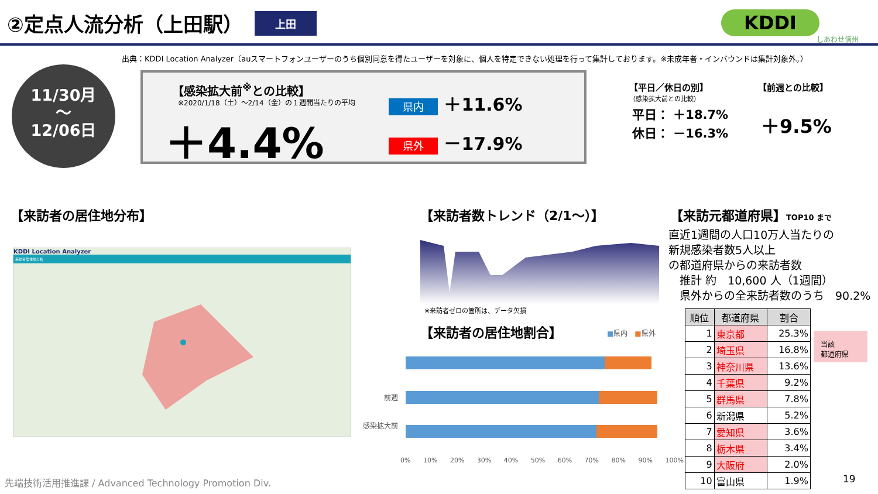②定点人流分析（上田駅）
上田
KDDI
しあわせ信州
出典：KDDI Location Analyzer（auスマートフォンユーザーのうち個別同意を得たユーザーを対象に、個人を特定できない処理を行って集計しております。※未成年者・インバウンドは集計対象外。）
11/30月
～
12/06日
【感染拡大前<sup>※</sup>との比較】
※2020/1/18（土）～2/14（金）の１週間当たりの平均
＋4.4%
県内 ＋11.6%
県外 －17.9%
【平日／休日の別】
（感染拡大前との比較）
平日： ＋18.7%
休日： －16.3%
【前週との比較】
＋9.5%
【来訪者の居住地分布】
KDDI Location Analyzer
来訪者居住地分析
【来訪者数トレンド（2/1～）】
※来訪者ゼロの箇所は、データ欠損
【来訪者の居住地割合】 ■県内　■県外
前週
感染拡大前
0% 10% 20% 30% 40% 50% 60% 70% 80% 90% 100%
【来訪元都道府県】TOP10 まで
直近1週間の人口10万人当たりの
新規感染者数5人以上
の都道府県からの来訪者数
　推計 約　10,600 人（1週間）
　県外からの全来訪者数のうち　90.2%
| 順位 | 都道府県 | 割合 |
| --- | --- | --- |
| 1 | 東京都 | 25.3% |
| 2 | 埼玉県 | 16.8% |
| 3 | 神奈川県 | 13.6% |
| 4 | 千葉県 | 9.2% |
| 5 | 群馬県 | 7.8% |
| 6 | 新潟県 | 5.2% |
| 7 | 愛知県 | 3.6% |
| 8 | 栃木県 | 3.4% |
| 9 | 大阪府 | 2.0% |
| 10 | 富山県 | 1.9% |
当該
都道府県
19
先端技術活用推進課 / Advanced Technology Promotion Div.